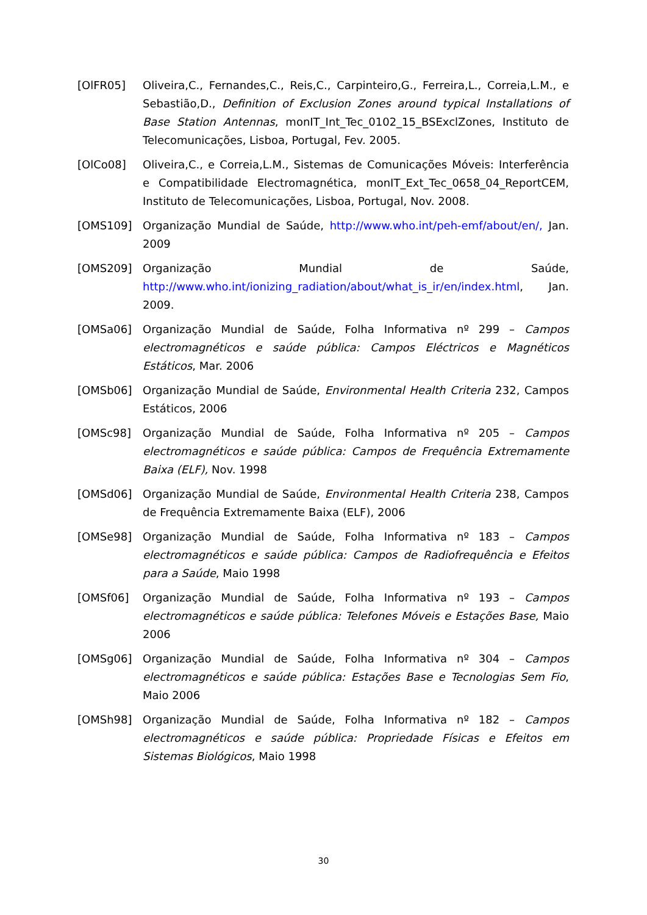[OlFR05] Oliveira,C., Fernandes,C., Reis,C., Carpinteiro,G., Ferreira,L., Correia,L.M., e Sebastião,D., Definition of Exclusion Zones around typical Installations of Base Station Antennas, monIT_Int_Tec_0102_15_BSExclZones, Instituto de Telecomunicações, Lisboa, Portugal, Fev. 2005.
[OlCo08] Oliveira,C., e Correia,L.M., Sistemas de Comunicações Móveis: Interferência e Compatibilidade Electromagnética, monIT_Ext_Tec_0658_04_ReportCEM, Instituto de Telecomunicações, Lisboa, Portugal, Nov. 2008.
[OMS109] Organização Mundial de Saúde, http://www.who.int/peh-emf/about/en/, Jan. 2009
[OMS209] Organização Mundial de Saúde, http://www.who.int/ionizing_radiation/about/what_is_ir/en/index.html, Jan. 2009.
[OMSa06] Organização Mundial de Saúde, Folha Informativa nº 299 – Campos electromagnéticos e saúde pública: Campos Eléctricos e Magnéticos Estáticos, Mar. 2006
[OMSb06] Organização Mundial de Saúde, Environmental Health Criteria 232, Campos Estáticos, 2006
[OMSc98] Organização Mundial de Saúde, Folha Informativa nº 205 – Campos electromagnéticos e saúde pública: Campos de Frequência Extremamente Baixa (ELF), Nov. 1998
[OMSd06] Organização Mundial de Saúde, Environmental Health Criteria 238, Campos de Frequência Extremamente Baixa (ELF), 2006
[OMSe98] Organização Mundial de Saúde, Folha Informativa nº 183 – Campos electromagnéticos e saúde pública: Campos de Radiofrequência e Efeitos para a Saúde, Maio 1998
[OMSf06] Organização Mundial de Saúde, Folha Informativa nº 193 – Campos electromagnéticos e saúde pública: Telefones Móveis e Estações Base, Maio 2006
[OMSg06] Organização Mundial de Saúde, Folha Informativa nº 304 – Campos electromagnéticos e saúde pública: Estações Base e Tecnologias Sem Fio, Maio 2006
[OMSh98] Organização Mundial de Saúde, Folha Informativa nº 182 – Campos electromagnéticos e saúde pública: Propriedade Físicas e Efeitos em Sistemas Biológicos, Maio 1998
30